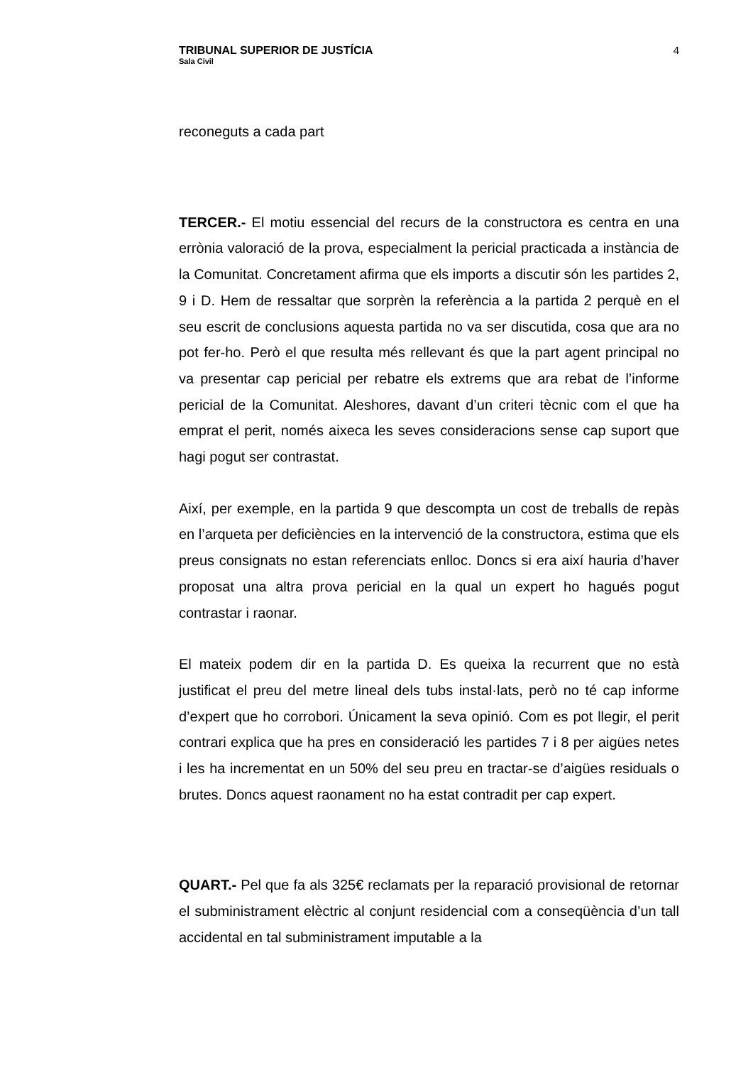TRIBUNAL SUPERIOR DE JUSTÍCIA
Sala Civil
4
reconeguts a cada part
TERCER.- El motiu essencial del recurs de la constructora es centra en una errònia valoració de la prova, especialment la pericial practicada a instància de la Comunitat. Concretament afirma que els imports a discutir són les partides 2, 9 i D. Hem de ressaltar que sorprèn la referència a la partida 2 perquè en el seu escrit de conclusions aquesta partida no va ser discutida, cosa que ara no pot fer-ho. Però el que resulta més rellevant és que la part agent principal no va presentar cap pericial per rebatre els extrems que ara rebat de l’informe pericial de la Comunitat. Aleshores, davant d’un criteri tècnic com el que ha emprat el perit, només aixeca les seves consideracions sense cap suport que hagi pogut ser contrastat.
Així, per exemple, en la partida 9 que descompta un cost de treballs de repàs en l’arqueta per deficiències en la intervenció de la constructora, estima que els preus consignats no estan referenciats enlloc. Doncs si era així hauria d’haver proposat una altra prova pericial en la qual un expert ho hagués pogut contrastar i raonar.
El mateix podem dir en la partida D. Es queixa la recurrent que no està justificat el preu del metre lineal dels tubs instal·lats, però no té cap informe d’expert que ho corrobori. Únicament la seva opinió. Com es pot llegir, el perit contrari explica que ha pres en consideració les partides 7 i 8 per aigües netes i les ha incrementat en un 50% del seu preu en tractar-se d’aigües residuals o brutes. Doncs aquest raonament no ha estat contradit per cap expert.
QUART.- Pel que fa als 325€ reclamats per la reparació provisional de retornar el subministrament elèctric al conjunt residencial com a conseqüència d’un tall accidental en tal subministrament imputable a la